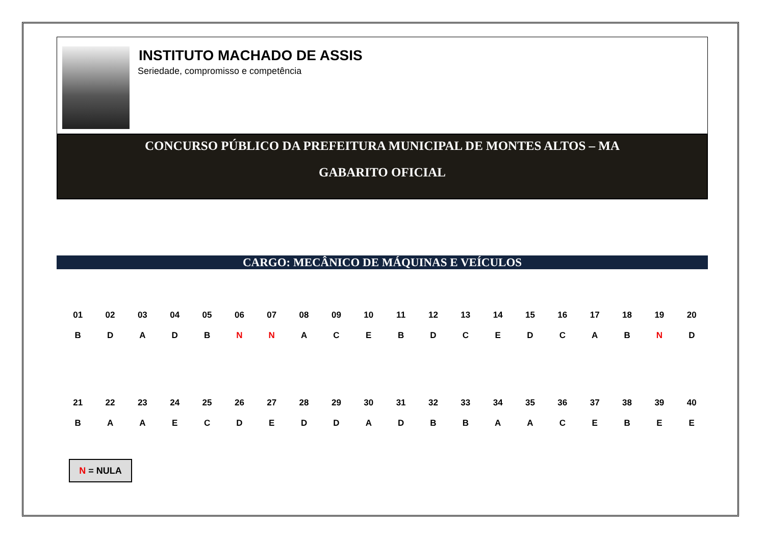INSTITUTO MACHADO DE ASSIS
Seriedade, compromisso e competência
CONCURSO PÚBLICO DA PREFEITURA MUNICIPAL DE MONTES ALTOS – MA
GABARITO OFICIAL
CARGO: MECÂNICO DE MÁQUINAS E VEÍCULOS
| 01 | 02 | 03 | 04 | 05 | 06 | 07 | 08 | 09 | 10 | 11 | 12 | 13 | 14 | 15 | 16 | 17 | 18 | 19 | 20 |
| --- | --- | --- | --- | --- | --- | --- | --- | --- | --- | --- | --- | --- | --- | --- | --- | --- | --- | --- | --- |
| B | D | A | D | B | N | N | A | C | E | B | D | C | E | D | C | A | B | N | D |
| 21 | 22 | 23 | 24 | 25 | 26 | 27 | 28 | 29 | 30 | 31 | 32 | 33 | 34 | 35 | 36 | 37 | 38 | 39 | 40 |
| B | A | A | E | C | D | E | D | D | A | D | B | B | A | A | C | E | B | E | E |
N = NULA